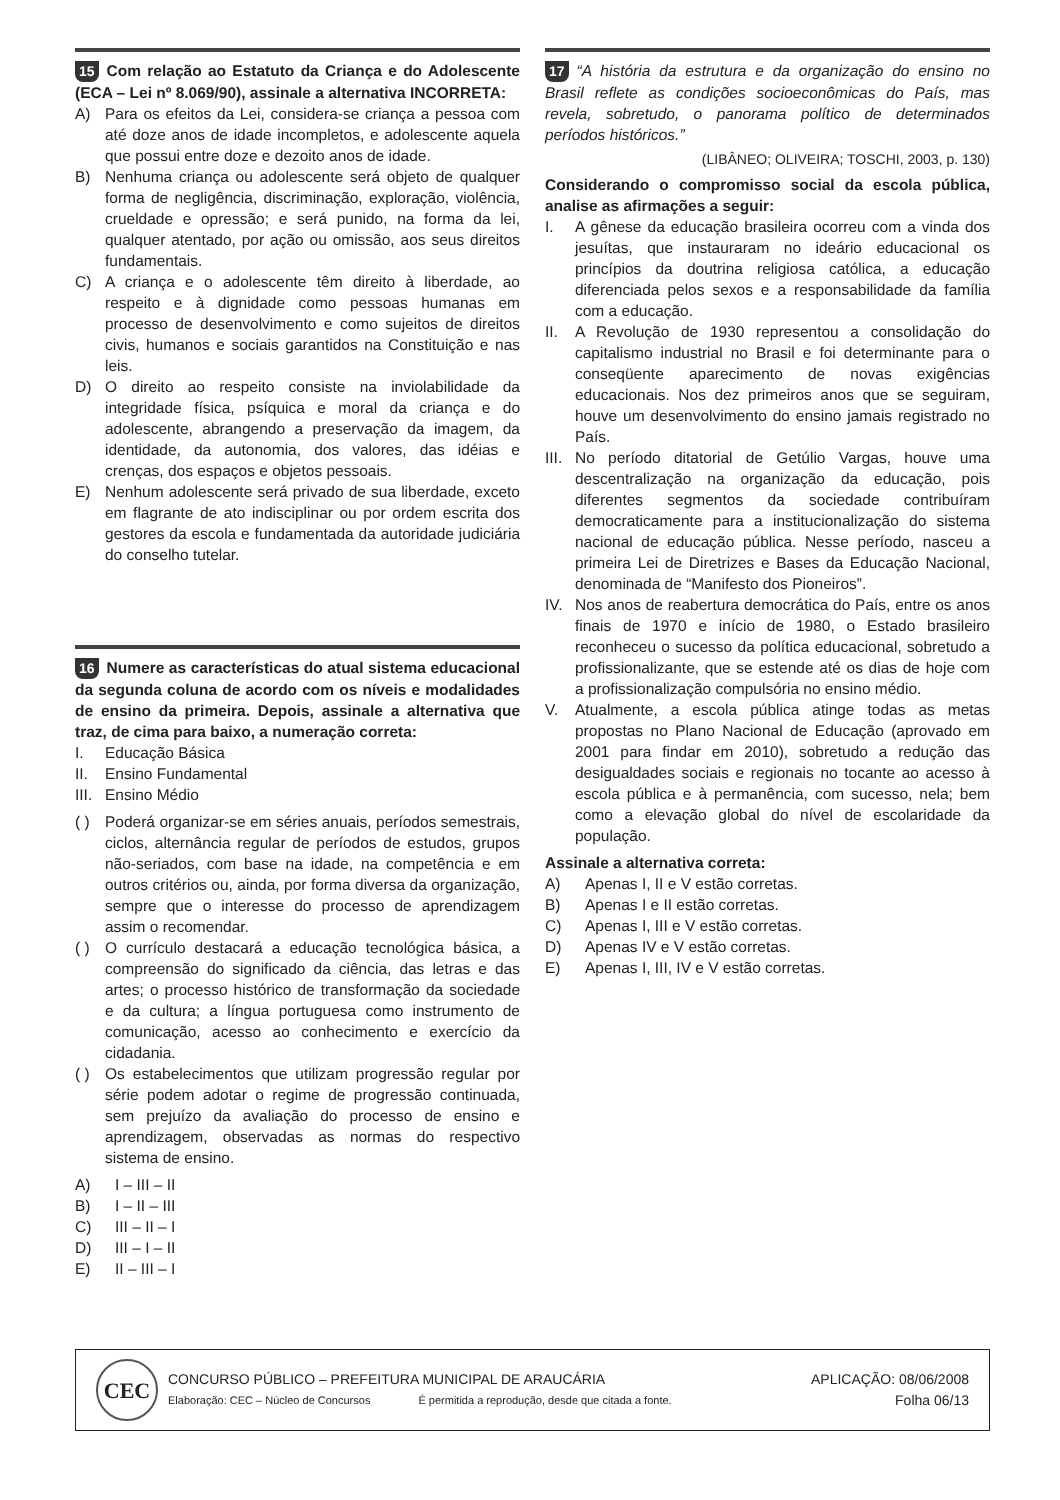15 Com relação ao Estatuto da Criança e do Adolescente (ECA – Lei nº 8.069/90), assinale a alternativa INCORRETA:
A) Para os efeitos da Lei, considera-se criança a pessoa com até doze anos de idade incompletos, e adolescente aquela que possui entre doze e dezoito anos de idade.
B) Nenhuma criança ou adolescente será objeto de qualquer forma de negligência, discriminação, exploração, violência, crueldade e opressão; e será punido, na forma da lei, qualquer atentado, por ação ou omissão, aos seus direitos fundamentais.
C) A criança e o adolescente têm direito à liberdade, ao respeito e à dignidade como pessoas humanas em processo de desenvolvimento e como sujeitos de direitos civis, humanos e sociais garantidos na Constituição e nas leis.
D) O direito ao respeito consiste na inviolabilidade da integridade física, psíquica e moral da criança e do adolescente, abrangendo a preservação da imagem, da identidade, da autonomia, dos valores, das idéias e crenças, dos espaços e objetos pessoais.
E) Nenhum adolescente será privado de sua liberdade, exceto em flagrante de ato indisciplinar ou por ordem escrita dos gestores da escola e fundamentada da autoridade judiciária do conselho tutelar.
16 Numere as características do atual sistema educacional da segunda coluna de acordo com os níveis e modalidades de ensino da primeira. Depois, assinale a alternativa que traz, de cima para baixo, a numeração correta:
I. Educação Básica
II. Ensino Fundamental
III. Ensino Médio
( ) Poderá organizar-se em séries anuais, períodos semestrais, ciclos, alternância regular de períodos de estudos, grupos não-seriados, com base na idade, na competência e em outros critérios ou, ainda, por forma diversa da organização, sempre que o interesse do processo de aprendizagem assim o recomendar.
( ) O currículo destacará a educação tecnológica básica, a compreensão do significado da ciência, das letras e das artes; o processo histórico de transformação da sociedade e da cultura; a língua portuguesa como instrumento de comunicação, acesso ao conhecimento e exercício da cidadania.
( ) Os estabelecimentos que utilizam progressão regular por série podem adotar o regime de progressão continuada, sem prejuízo da avaliação do processo de ensino e aprendizagem, observadas as normas do respectivo sistema de ensino.
A) I – III – II
B) I – II – III
C) III – II – I
D) III – I – II
E) II – III – I
17 “A história da estrutura e da organização do ensino no Brasil reflete as condições socioeconômicas do País, mas revela, sobretudo, o panorama político de determinados períodos históricos.”
(LIBÂNEO; OLIVEIRA; TOSCHI, 2003, p. 130)
Considerando o compromisso social da escola pública, analise as afirmações a seguir:
I. A gênese da educação brasileira ocorreu com a vinda dos jesuítas, que instauraram no ideário educacional os princípios da doutrina religiosa católica, a educação diferenciada pelos sexos e a responsabilidade da família com a educação.
II. A Revolução de 1930 representou a consolidação do capitalismo industrial no Brasil e foi determinante para o conseqüente aparecimento de novas exigências educacionais. Nos dez primeiros anos que se seguiram, houve um desenvolvimento do ensino jamais registrado no País.
III. No período ditatorial de Getúlio Vargas, houve uma descentralização na organização da educação, pois diferentes segmentos da sociedade contribuíram democraticamente para a institucionalização do sistema nacional de educação pública. Nesse período, nasceu a primeira Lei de Diretrizes e Bases da Educação Nacional, denominada de “Manifesto dos Pioneiros”.
IV. Nos anos de reabertura democrática do País, entre os anos finais de 1970 e início de 1980, o Estado brasileiro reconheceu o sucesso da política educacional, sobretudo a profissionalizante, que se estende até os dias de hoje com a profissionalização compulsória no ensino médio.
V. Atualmente, a escola pública atinge todas as metas propostas no Plano Nacional de Educação (aprovado em 2001 para findar em 2010), sobretudo a redução das desigualdades sociais e regionais no tocante ao acesso à escola pública e à permanência, com sucesso, nela; bem como a elevação global do nível de escolaridade da população.
Assinale a alternativa correta:
A) Apenas I, II e V estão corretas.
B) Apenas I e II estão corretas.
C) Apenas I, III e V estão corretas.
D) Apenas IV e V estão corretas.
E) Apenas I, III, IV e V estão corretas.
CEC
CONCURSO PÚBLICO – PREFEITURA MUNICIPAL DE ARAUCÁRIA
Elaboração: CEC – Núcleo de Concursos É permitida a reprodução, desde que citada a fonte.
APLICAÇÃO: 08/06/2008
Folha 06/13